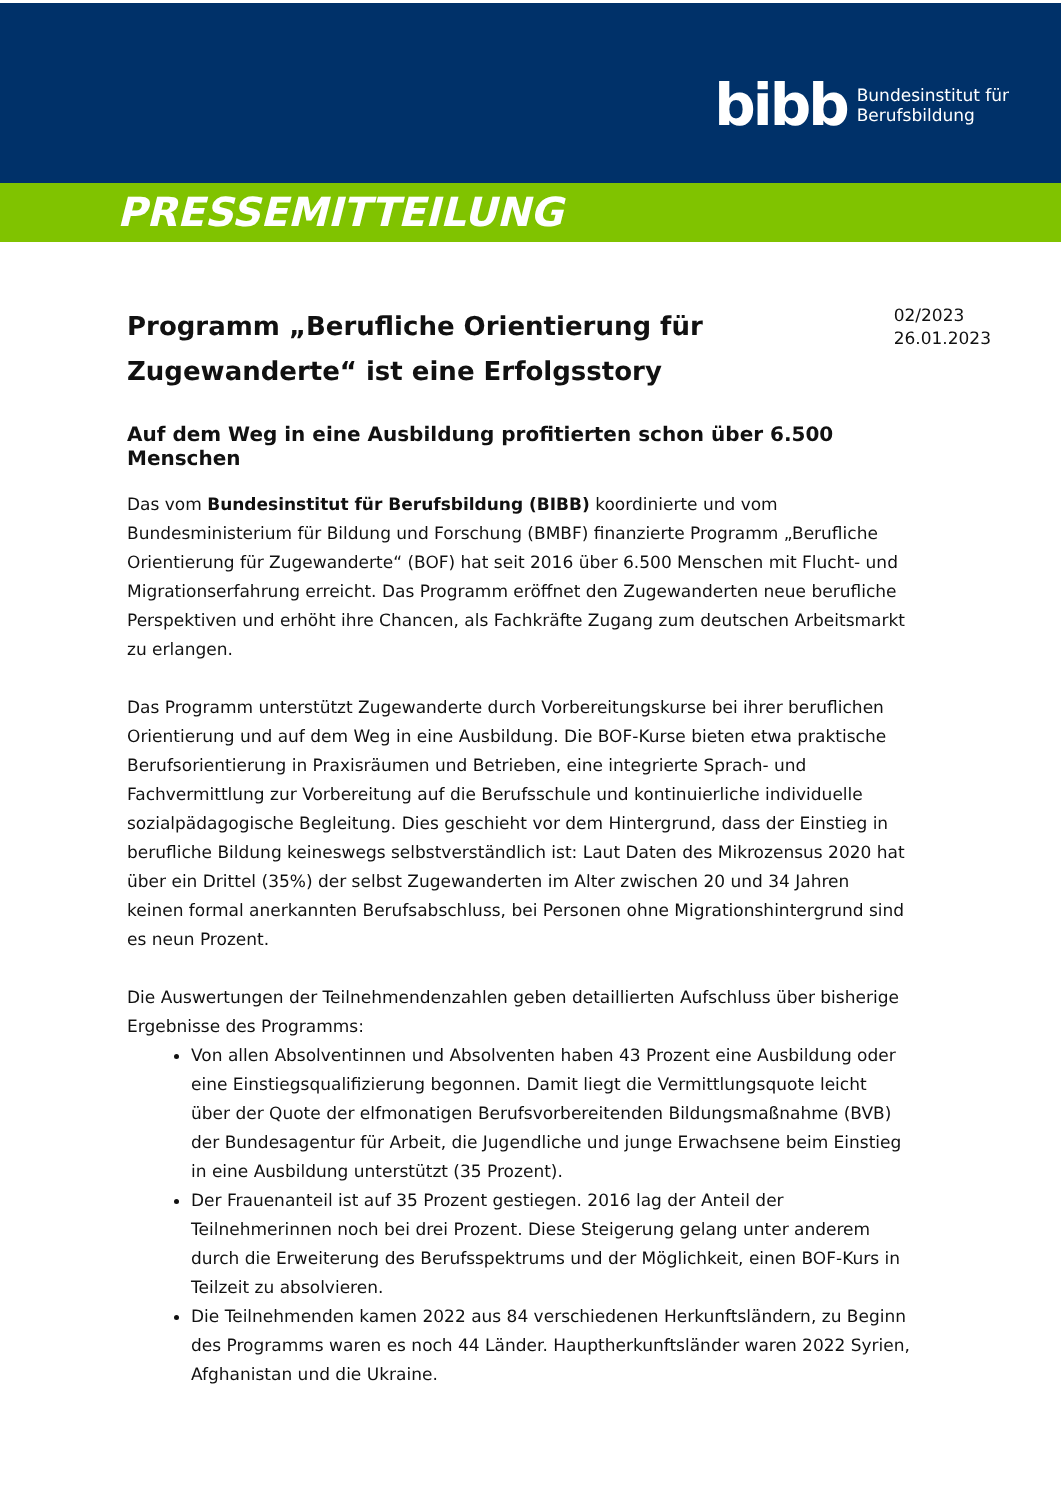bibb
Bundesinstitut für
Berufsbildung
PRESSEMITTEILUNG
Programm „Berufliche Orientierung für Zugewanderte“ ist eine Erfolgsstory
02/2023
26.01.2023
Auf dem Weg in eine Ausbildung profitierten schon über 6.500 Menschen
Das vom Bundesinstitut für Berufsbildung (BIBB) koordinierte und vom Bundesministerium für Bildung und Forschung (BMBF) finanzierte Programm „Berufliche Orientierung für Zugewanderte“ (BOF) hat seit 2016 über 6.500 Menschen mit Flucht- und Migrationserfahrung erreicht. Das Programm eröffnet den Zugewanderten neue berufliche Perspektiven und erhöht ihre Chancen, als Fachkräfte Zugang zum deutschen Arbeitsmarkt zu erlangen.
Das Programm unterstützt Zugewanderte durch Vorbereitungskurse bei ihrer beruflichen Orientierung und auf dem Weg in eine Ausbildung. Die BOF-Kurse bieten etwa praktische Berufsorientierung in Praxisräumen und Betrieben, eine integrierte Sprach- und Fachvermittlung zur Vorbereitung auf die Berufsschule und kontinuierliche individuelle sozialpädagogische Begleitung. Dies geschieht vor dem Hintergrund, dass der Einstieg in berufliche Bildung keineswegs selbstverständlich ist: Laut Daten des Mikrozensus 2020 hat über ein Drittel (35%) der selbst Zugewanderten im Alter zwischen 20 und 34 Jahren keinen formal anerkannten Berufsabschluss, bei Personen ohne Migrationshintergrund sind es neun Prozent.
Die Auswertungen der Teilnehmendenzahlen geben detaillierten Aufschluss über bisherige Ergebnisse des Programms:
Von allen Absolventinnen und Absolventen haben 43 Prozent eine Ausbildung oder eine Einstiegsqualifizierung begonnen. Damit liegt die Vermittlungsquote leicht über der Quote der elfmonatigen Berufsvorbereitenden Bildungsmaßnahme (BVB) der Bundesagentur für Arbeit, die Jugendliche und junge Erwachsene beim Einstieg in eine Ausbildung unterstützt (35 Prozent).
Der Frauenanteil ist auf 35 Prozent gestiegen. 2016 lag der Anteil der Teilnehmerinnen noch bei drei Prozent. Diese Steigerung gelang unter anderem durch die Erweiterung des Berufsspektrums und der Möglichkeit, einen BOF-Kurs in Teilzeit zu absolvieren.
Die Teilnehmenden kamen 2022 aus 84 verschiedenen Herkunftsländern, zu Beginn des Programms waren es noch 44 Länder. Hauptherkunftsländer waren 2022 Syrien, Afghanistan und die Ukraine.